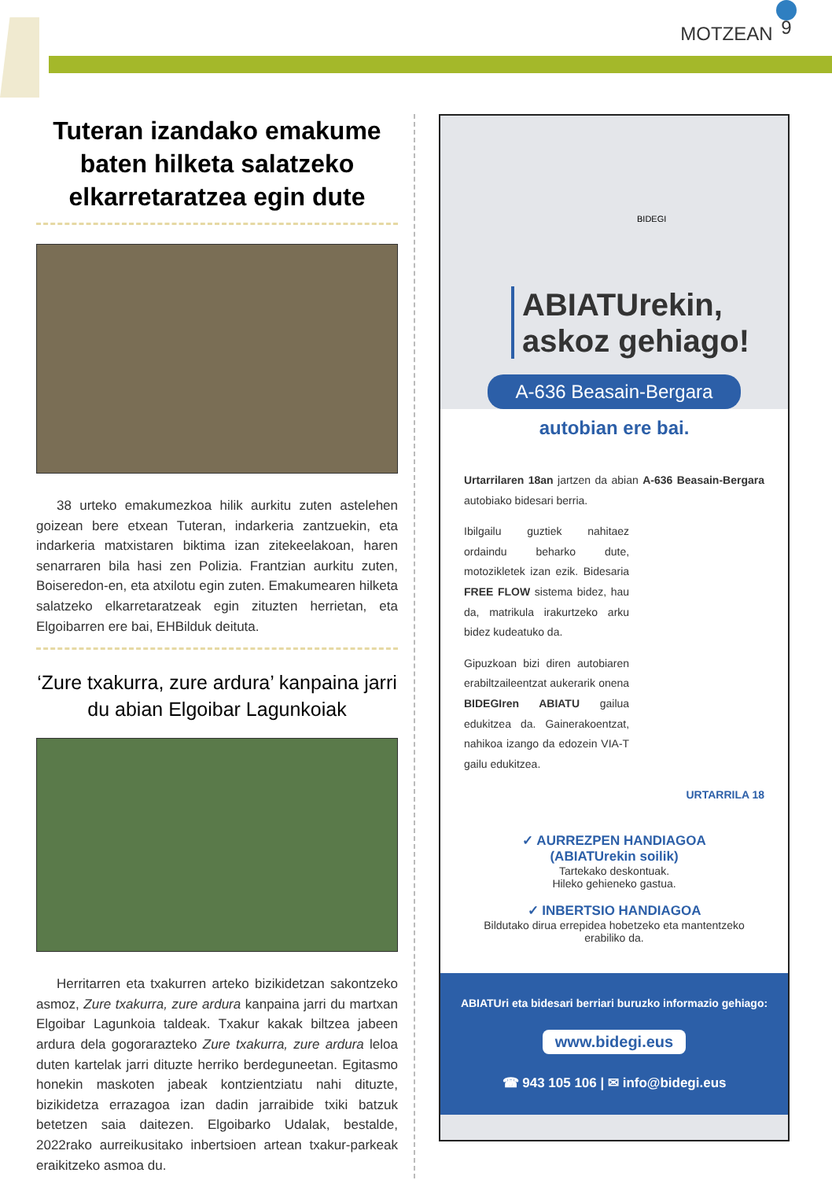MOTZEAN 9
Tuteran izandako emakume baten hilketa salatzeko elkarretaratzea egin dute
38 urteko emakumezkoa hilik aurkitu zuten astelehen goizean bere etxean Tuteran, indarkeria zantzuekin, eta indarkeria matxistaren biktima izan zitekeelakoan, haren senarraren bila hasi zen Polizia. Frantzian aurkitu zuten, Boiseredon-en, eta atxilotu egin zuten. Emakumearen hilketa salatzeko elkarretaratzeak egin zituzten herrietan, eta Elgoibarren ere bai, EHBilduk deituta.
‘Zure txakurra, zure ardura’ kanpaina jarri du abian Elgoibar Lagunkoiak
Herritarren eta txakurren arteko bizikidetzan sakontzeko asmoz, Zure txakurra, zure ardura kanpaina jarri du martxan Elgoibar Lagunkoia taldeak. Txakur kakak biltzea jabeen ardura dela gogorarazteko Zure txakurra, zure ardura leloa duten kartelak jarri dituzte herriko berdeguneetan. Egitasmo honekin maskoten jabeak kontzientziatu nahi dituzte, bizikidetza errazagoa izan dadin jarraibide txiki batzuk betetzen saia daitezen. Elgoibarko Udalak, bestalde, 2022rako aurreikusitako inbertsioen artean txakur-parkeak eraikitzeko asmoa du.
BIDEGI
ABIATUrekin, askoz gehiago!
A-636 Beasain-Bergara
autobian ere bai.
Urtarrilaren 18an jartzen da abian A-636 Beasain-Bergara autobiako bidesari berria.
Ibilgailu guztiek nahitaez ordaindu beharko dute, motozikletek izan ezik. Bidesaria FREE FLOW sistema bidez, hau da, matrikula irakurtzeko arku bidez kudeatuko da.
Gipuzkoan bizi diren autobiaren erabiltzaileentzat aukerarik onena BIDEGIren ABIATU gailua edukitzea da. Gainerakoentzat, nahikoa izango da edozein VIA-T gailu edukitzea.
URTARRILA 18
✓ AURREZPEN HANDIAGOA
(ABIATUrekin soilik)
Tartekako deskontuak.
Hileko gehieneko gastua.
✓ INBERTSIO HANDIAGOA
Bildutako dirua errepidea hobetzeko eta mantentzeko erabiliko da.
ABIATUri eta bidesari berriari buruzko informazio gehiago:
www.bidegi.eus
☎ 943 105 106 | ✉ info@bidegi.eus